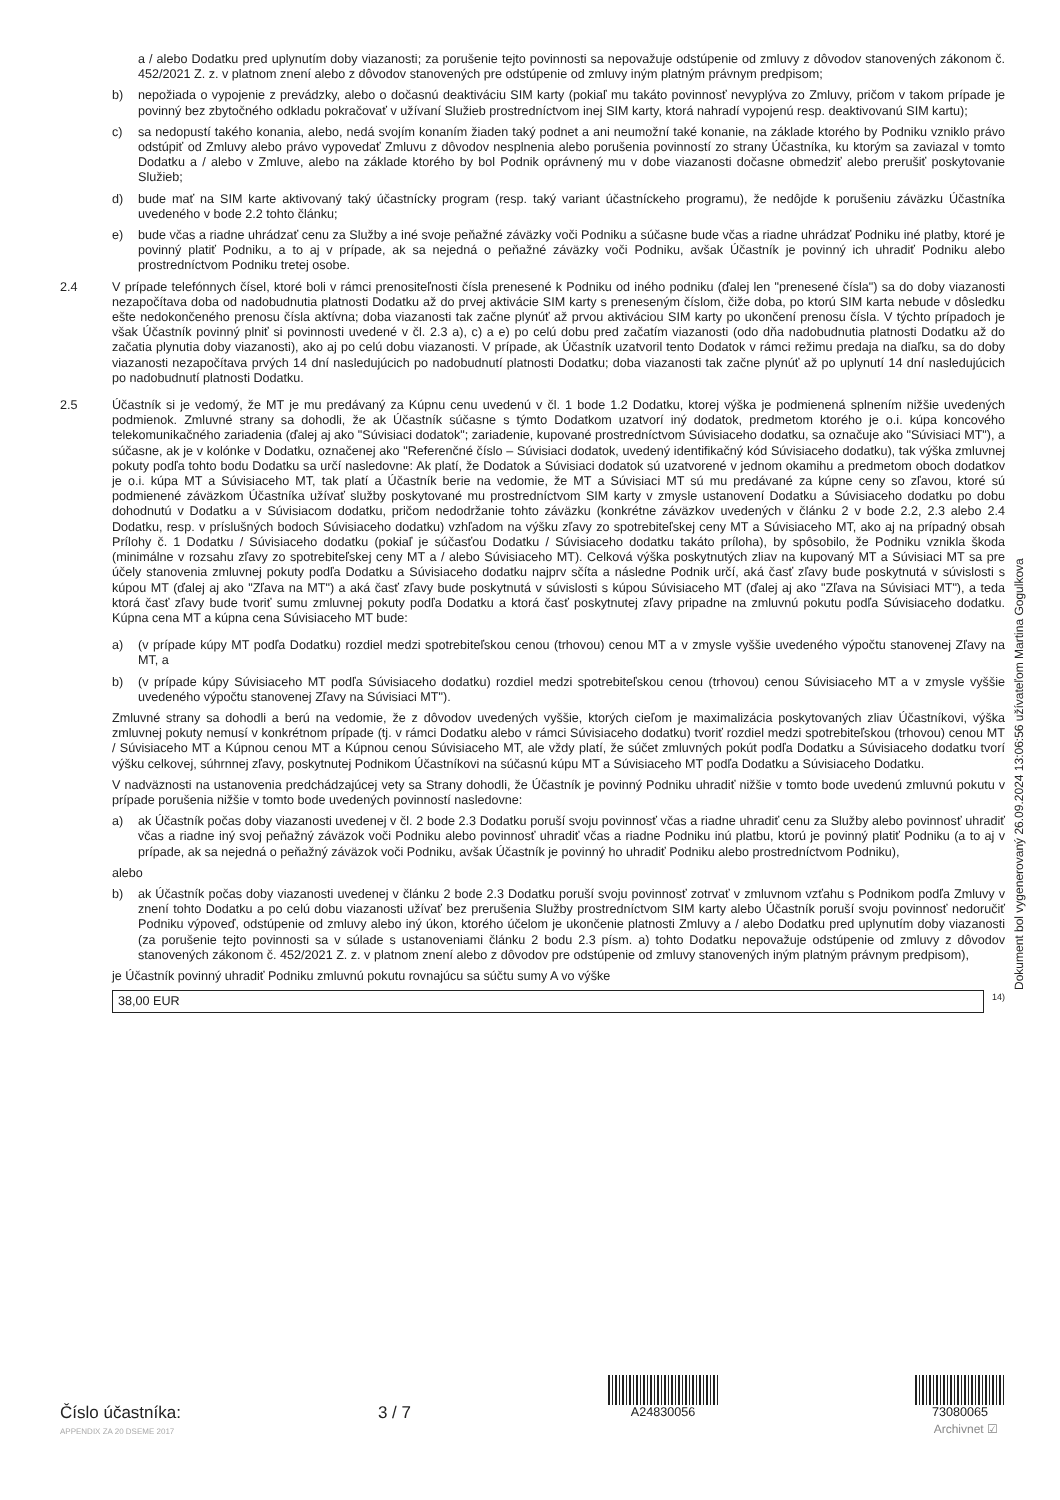a / alebo Dodatku pred uplynutím doby viazanosti; za porušenie tejto povinnosti sa nepovažuje odstúpenie od zmluvy z dôvodov stanovených zákonom č. 452/2021 Z. z. v platnom znení alebo z dôvodov stanovených pre odstúpenie od zmluvy iným platným právnym predpisom;
b) nepožiada o vypojenie z prevádzky, alebo o dočasnú deaktiváciu SIM karty (pokiaľ mu takáto povinnosť nevyplýva zo Zmluvy, pričom v takom prípade je povinný bez zbytočného odkladu pokračovať v užívaní Služieb prostredníctvom inej SIM karty, ktorá nahradí vypojenú resp. deaktivovanú SIM kartu);
c) sa nedopustí takého konania, alebo, nedá svojím konaním žiaden taký podnet a ani neumožní také konanie, na základe ktorého by Podniku vzniklo právo odstúpiť od Zmluvy alebo právo vypovedať Zmluvu z dôvodov nesplnenia alebo porušenia povinností zo strany Účastníka, ku ktorým sa zaviazal v tomto Dodatku a / alebo v Zmluve, alebo na základe ktorého by bol Podnik oprávnený mu v dobe viazanosti dočasne obmedziť alebo prerušiť poskytovanie Služieb;
d) bude mať na SIM karte aktivovaný taký účastnícky program (resp. taký variant účastníckeho programu), že nedôjde k porušeniu záväzku Účastníka uvedeného v bode 2.2 tohto článku;
e) bude včas a riadne uhrádzať cenu za Služby a iné svoje peňažné záväzky voči Podniku a súčasne bude včas a riadne uhrádzať Podniku iné platby, ktoré je povinný platiť Podniku, a to aj v prípade, ak sa nejedná o peňažné záväzky voči Podniku, avšak Účastník je povinný ich uhradiť Podniku alebo prostredníctvom Podniku tretej osobe.
2.4 V prípade telefónnych čísel, ktoré boli v rámci prenositeľnosti čísla prenesené k Podniku od iného podniku (ďalej len "prenesené čísla") sa do doby viazanosti nezapočítava doba od nadobudnutia platnosti Dodatku až do prvej aktivácie SIM karty s preneseným číslom, čiže doba, po ktorú SIM karta nebude v dôsledku ešte nedokončeného prenosu čísla aktívna; doba viazanosti tak začne plynúť až prvou aktiváciou SIM karty po ukončení prenosu čísla. V týchto prípadoch je však Účastník povinný plniť si povinnosti uvedené v čl. 2.3 a), c) a e) po celú dobu pred začatím viazanosti (odo dňa nadobudnutia platnosti Dodatku až do začatia plynutia doby viazanosti), ako aj po celú dobu viazanosti. V prípade, ak Účastník uzatvoril tento Dodatok v rámci režimu predaja na diaľku, sa do doby viazanosti nezapočítava prvých 14 dní nasledujúcich po nadobudnutí platnosti Dodatku; doba viazanosti tak začne plynúť až po uplynutí 14 dní nasledujúcich po nadobudnutí platnosti Dodatku.
2.5 Účastník si je vedomý, že MT je mu predávaný za Kúpnu cenu uvedenú v čl. 1 bode 1.2 Dodatku, ktorej výška je podmienená splnením nižšie uvedených podmienok. Zmluvné strany sa dohodli, že ak Účastník súčasne s týmto Dodatkom uzatvorí iný dodatok, predmetom ktorého je o.i. kúpa koncového telekomunikačného zariadenia (ďalej aj ako "Súvisiaci dodatok"; zariadenie, kupované prostredníctvom Súvisiaceho dodatku, sa označuje ako "Súvisiaci MT"), a súčasne, ak je v kolónke v Dodatku, označenej ako "Referenčné číslo – Súvisiaci dodatok, uvedený identifikačný kód Súvisiaceho dodatku), tak výška zmluvnej pokuty podľa tohto bodu Dodatku sa určí nasledovne: Ak platí, že Dodatok a Súvisiaci dodatok sú uzatvorené v jednom okamihu a predmetom oboch dodatkov je o.i. kúpa MT a Súvisiaceho MT, tak platí a Účastník berie na vedomie, že MT a Súvisiaci MT sú mu predávané za kúpne ceny so zľavou, ktoré sú podmienené záväzkom Účastníka užívať služby poskytované mu prostredníctvom SIM karty v zmysle ustanovení Dodatku a Súvisiaceho dodatku po dobu dohodnutú v Dodatku a v Súvisiacom dodatku, pričom nedodržanie tohto záväzku (konkrétne záväzkov uvedených v článku 2 v bode 2.2, 2.3 alebo 2.4 Dodatku, resp. v príslušných bodoch Súvisiaceho dodatku) vzhľadom na výšku zľavy zo spotrebiteľskej ceny MT a Súvisiaceho MT, ako aj na prípadný obsah Prílohy č. 1 Dodatku / Súvisiaceho dodatku (pokiaľ je súčasťou Dodatku / Súvisiaceho dodatku takáto príloha), by spôsobilo, že Podniku vznikla škoda (minimálne v rozsahu zľavy zo spotrebiteľskej ceny MT a / alebo Súvisiaceho MT). Celková výška poskytnutých zliav na kupovaný MT a Súvisiaci MT sa pre účely stanovenia zmluvnej pokuty podľa Dodatku a Súvisiaceho dodatku najprv sčíta a následne Podnik určí, aká časť zľavy bude poskytnutá v súvislosti s kúpou MT (ďalej aj ako "Zľava na MT") a aká časť zľavy bude poskytnutá v súvislosti s kúpou Súvisiaceho MT (ďalej aj ako "Zľava na Súvisiaci MT"), a teda ktorá časť zľavy bude tvoriť sumu zmluvnej pokuty podľa Dodatku a ktorá časť poskytnutej zľavy pripadne na zmluvnú pokutu podľa Súvisiaceho dodatku. Kúpna cena MT a kúpna cena Súvisiaceho MT bude:
a) (v prípade kúpy MT podľa Dodatku) rozdiel medzi spotrebiteľskou cenou (trhovou) cenou MT a v zmysle vyššie uvedeného výpočtu stanovenej Zľavy na MT, a
b) (v prípade kúpy Súvisiaceho MT podľa Súvisiaceho dodatku) rozdiel medzi spotrebiteľskou cenou (trhovou) cenou Súvisiaceho MT a v zmysle vyššie uvedeného výpočtu stanovenej Zľavy na Súvisiaci MT").
Zmluvné strany sa dohodli a berú na vedomie, že z dôvodov uvedených vyššie, ktorých cieľom je maximalizácia poskytovaných zliav Účastníkovi, výška zmluvnej pokuty nemusí v konkrétnom prípade (tj. v rámci Dodatku alebo v rámci Súvisiaceho dodatku) tvoriť rozdiel medzi spotrebiteľskou (trhovou) cenou MT / Súvisiaceho MT a Kúpnou cenou MT a Kúpnou cenou Súvisiaceho MT, ale vždy platí, že súčet zmluvných pokút podľa Dodatku a Súvisiaceho dodatku tvorí výšku celkovej, súhrnnej zľavy, poskytnutej Podnikom Účastníkovi na súčasnú kúpu MT a Súvisiaceho MT podľa Dodatku a Súvisiaceho Dodatku.
V nadväznosti na ustanovenia predchádzajúcej vety sa Strany dohodli, že Účastník je povinný Podniku uhradiť nižšie v tomto bode uvedenú zmluvnú pokutu v prípade porušenia nižšie v tomto bode uvedených povinností nasledovne:
a) ak Účastník počas doby viazanosti uvedenej v čl. 2 bode 2.3 Dodatku poruší svoju povinnosť včas a riadne uhradiť cenu za Služby alebo povinnosť uhradiť včas a riadne iný svoj peňažný záväzok voči Podniku alebo povinnosť uhradiť včas a riadne Podniku inú platbu, ktorú je povinný platiť Podniku (a to aj v prípade, ak sa nejedná o peňažný záväzok voči Podniku, avšak Účastník je povinný ho uhradiť Podniku alebo prostredníctvom Podniku),
alebo
b) ak Účastník počas doby viazanosti uvedenej v článku 2 bode 2.3 Dodatku poruší svoju povinnosť zotrvať v zmluvnom vzťahu s Podnikom podľa Zmluvy v znení tohto Dodatku a po celú dobu viazanosti užívať bez prerušenia Služby prostredníctvom SIM karty alebo Účastník poruší svoju povinnosť nedoručiť Podniku výpoveď, odstúpenie od zmluvy alebo iný úkon, ktorého účelom je ukončenie platnosti Zmluvy a / alebo Dodatku pred uplynutím doby viazanosti (za porušenie tejto povinnosti sa v súlade s ustanoveniami článku 2 bodu 2.3 písm. a) tohto Dodatku nepovažuje odstúpenie od zmluvy z dôvodov stanovených zákonom č. 452/2021 Z. z. v platnom znení alebo z dôvodov pre odstúpenie od zmluvy stanovených iným platným právnym predpisom),
je Účastník povinný uhradiť Podniku zmluvnú pokutu rovnajúcu sa súčtu sumy A vo výške
38,00 EUR
<sup>14)</sup>
Dokument bol vygenerovaný 26.09.2024 13:06:56 užívateľom Martina Gogulkova
Číslo účastníka:
3 / 7
A24830056
73080065
APPENDIX ZA 20 DSEME 2017 Archivnet ☑